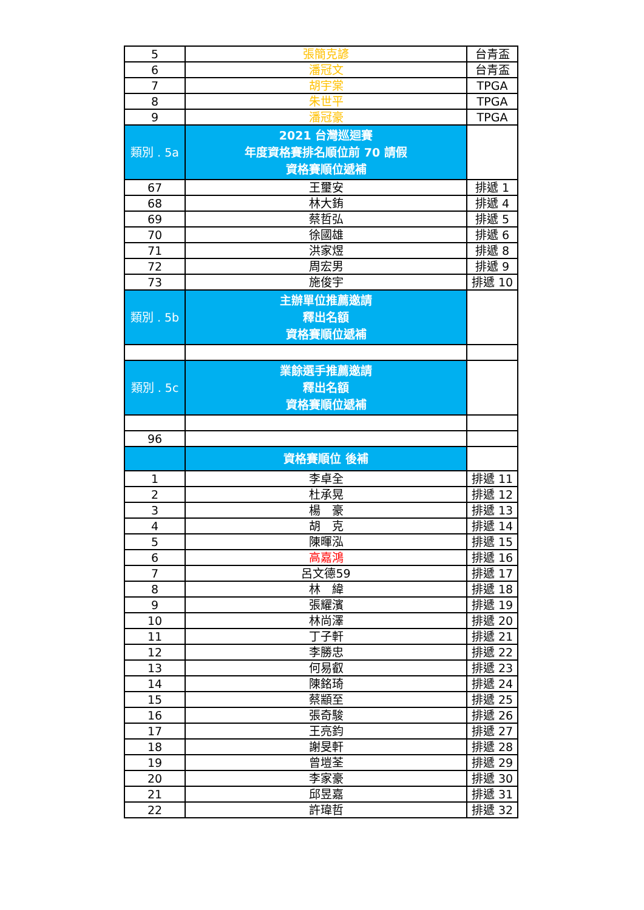| 5 | 張簡克諺 | 台青盃 |
| 6 | 潘冠文 | 台青盃 |
| 7 | 胡宇棠 | TPGA |
| 8 | 朱世平 | TPGA |
| 9 | 潘冠豪 | TPGA |
| 類別 . 5a | 2021 台灣巡迴賽 年度資格賽排名順位前 70 請假 資格賽順位遞補 | |
| 67 | 王璽安 | 排遞 1 |
| 68 | 林大銪 | 排遞 4 |
| 69 | 蔡哲弘 | 排遞 5 |
| 70 | 徐國雄 | 排遞 6 |
| 71 | 洪家煜 | 排遞 8 |
| 72 | 周宏男 | 排遞 9 |
| 73 | 施俊宇 | 排遞 10 |
| 類別 . 5b | 主辦單位推薦邀請 釋出名額 資格賽順位遞補 | |
| 類別 . 5c | 業餘選手推薦邀請 釋出名額 資格賽順位遞補 | |
| 96 | | |
| | 資格賽順位 後補 | |
| 1 | 李卓全 | 排遞 11 |
| 2 | 杜承晃 | 排遞 12 |
| 3 | 楊 豪 | 排遞 13 |
| 4 | 胡 克 | 排遞 14 |
| 5 | 陳暉泓 | 排遞 15 |
| 6 | 高嘉鴻 | 排遞 16 |
| 7 | 呂文德59 | 排遞 17 |
| 8 | 林 緯 | 排遞 18 |
| 9 | 張耀濱 | 排遞 19 |
| 10 | 林尚澤 | 排遞 20 |
| 11 | 丁子軒 | 排遞 21 |
| 12 | 李勝忠 | 排遞 22 |
| 13 | 何易叡 | 排遞 23 |
| 14 | 陳銘琦 | 排遞 24 |
| 15 | 蔡顓至 | 排遞 25 |
| 16 | 張奇駿 | 排遞 26 |
| 17 | 王亮鈞 | 排遞 27 |
| 18 | 謝旻軒 | 排遞 28 |
| 19 | 曾塏荃 | 排遞 29 |
| 20 | 李家豪 | 排遞 30 |
| 21 | 邱昱嘉 | 排遞 31 |
| 22 | 許瑋哲 | 排遞 32 |